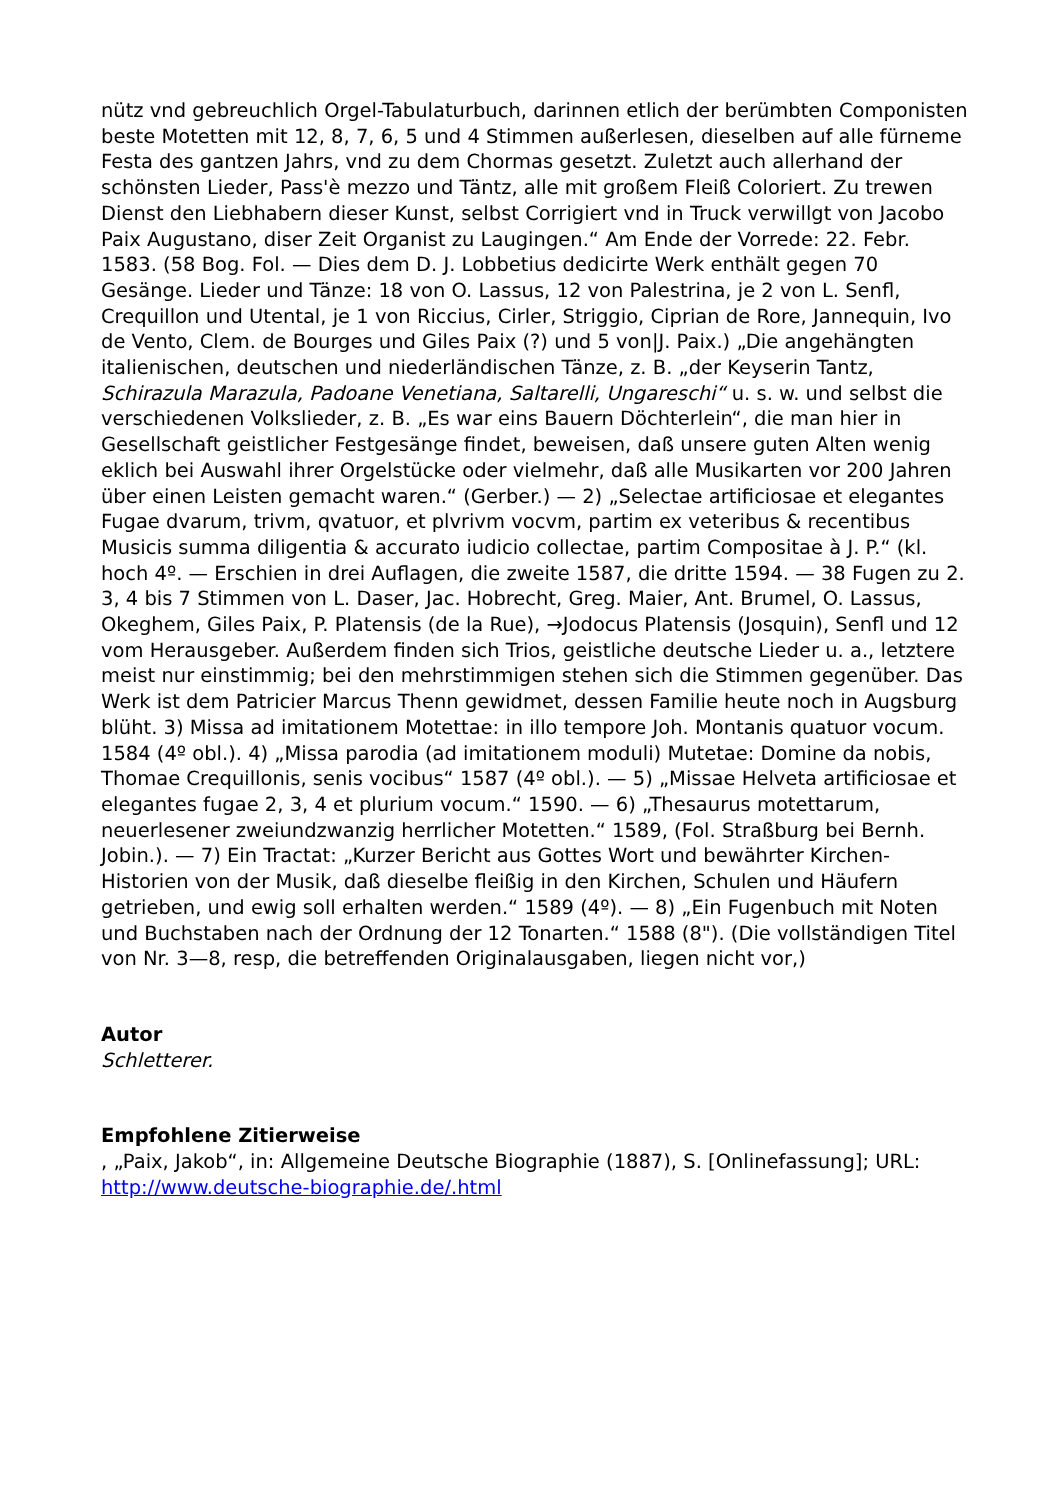nütz vnd gebreuchlich Orgel-Tabulaturbuch, darinnen etlich der berümbten Componisten beste Motetten mit 12, 8, 7, 6, 5 und 4 Stimmen außerlesen, dieselben auf alle fürneme Festa des gantzen Jahrs, vnd zu dem Chormas gesetzt. Zuletzt auch allerhand der schönsten Lieder, Pass'è mezzo und Täntz, alle mit großem Fleiß Coloriert. Zu trewen Dienst den Liebhabern dieser Kunst, selbst Corrigiert vnd in Truck verwillgt von Jacobo Paix Augustano, diser Zeit Organist zu Laugingen.“ Am Ende der Vorrede: 22. Febr. 1583. (58 Bog. Fol. — Dies dem D. J. Lobbetius dedicirte Werk enthält gegen 70 Gesänge. Lieder und Tänze: 18 von O. Lassus, 12 von Palestrina, je 2 von L. Senfl, Crequillon und Utental, je 1 von Riccius, Cirler, Striggio, Ciprian de Rore, Jannequin, Ivo de Vento, Clem. de Bourges und Giles Paix (?) und 5 von|J. Paix.) „Die angehängten italienischen, deutschen und niederländischen Tänze, z. B. „der Keyserin Tantz, Schirazula Marazula, Padoane Venetiana, Saltarelli, Ungareschi“ u. s. w. und selbst die verschiedenen Volkslieder, z. B. „Es war eins Bauern Döchterlein“, die man hier in Gesellschaft geistlicher Festgesänge findet, beweisen, daß unsere guten Alten wenig eklich bei Auswahl ihrer Orgelstücke oder vielmehr, daß alle Musikarten vor 200 Jahren über einen Leisten gemacht waren.“ (Gerber.) — 2) „Selectae artificiosae et elegantes Fugae dvarum, trivm, qvatuor, et plvrivm vocvm, partim ex veteribus & recentibus Musicis summa diligentia & accurato iudicio collectae, partim Compositae à J. P.“ (kl. hoch 4º. — Erschien in drei Auflagen, die zweite 1587, die dritte 1594. — 38 Fugen zu 2. 3, 4 bis 7 Stimmen von L. Daser, Jac. Hobrecht, Greg. Maier, Ant. Brumel, O. Lassus, Okeghem, Giles Paix, P. Platensis (de la Rue), →Jodocus Platensis (Josquin), Senfl und 12 vom Herausgeber. Außerdem finden sich Trios, geistliche deutsche Lieder u. a., letztere meist nur einstimmig; bei den mehrstimmigen stehen sich die Stimmen gegenüber. Das Werk ist dem Patricier Marcus Thenn gewidmet, dessen Familie heute noch in Augsburg blüht. 3) Missa ad imitationem Motettae: in illo tempore Joh. Montanis quatuor vocum. 1584 (4º obl.). 4) „Missa parodia (ad imitationem moduli) Mutetae: Domine da nobis, Thomae Crequillonis, senis vocibus“ 1587 (4º obl.). — 5) „Missae Helveta artificiosae et elegantes fugae 2, 3, 4 et plurium vocum.“ 1590. — 6) „Thesaurus motettarum, neuerlesener zweiundzwanzig herrlicher Motetten.“ 1589, (Fol. Straßburg bei Bernh. Jobin.). — 7) Ein Tractat: „Kurzer Bericht aus Gottes Wort und bewährter Kirchen-Historien von der Musik, daß dieselbe fleißig in den Kirchen, Schulen und Häufern getrieben, und ewig soll erhalten werden.“ 1589 (4º). — 8) „Ein Fugenbuch mit Noten und Buchstaben nach der Ordnung der 12 Tonarten.“ 1588 (8"). (Die vollständigen Titel von Nr. 3—8, resp, die betreffenden Originalausgaben, liegen nicht vor,)
Autor
Schletterer.
Empfohlene Zitierweise
, „Paix, Jakob“, in: Allgemeine Deutsche Biographie (1887), S. [Onlinefassung]; URL: http://www.deutsche-biographie.de/.html